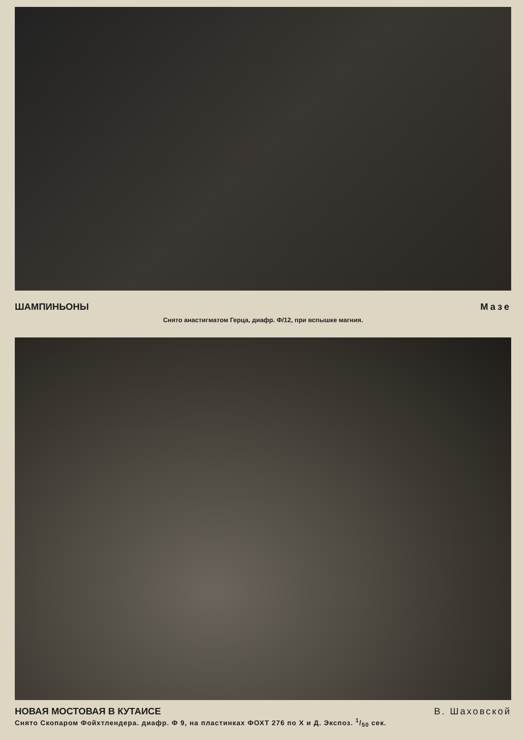ШАМПИНЬОНЫ Мазе
Снято анастигматом Герца, диафр. Ф/12, при вспышке магния.
НОВАЯ МОСТОВАЯ В КУТАИСЕ В. Шаховской
Снято Скопаром Фойхтлендера. диафр. Ф 9, на пластинках ФОХТ 276 по Х и Д. Экспоз. 1/50 сек.